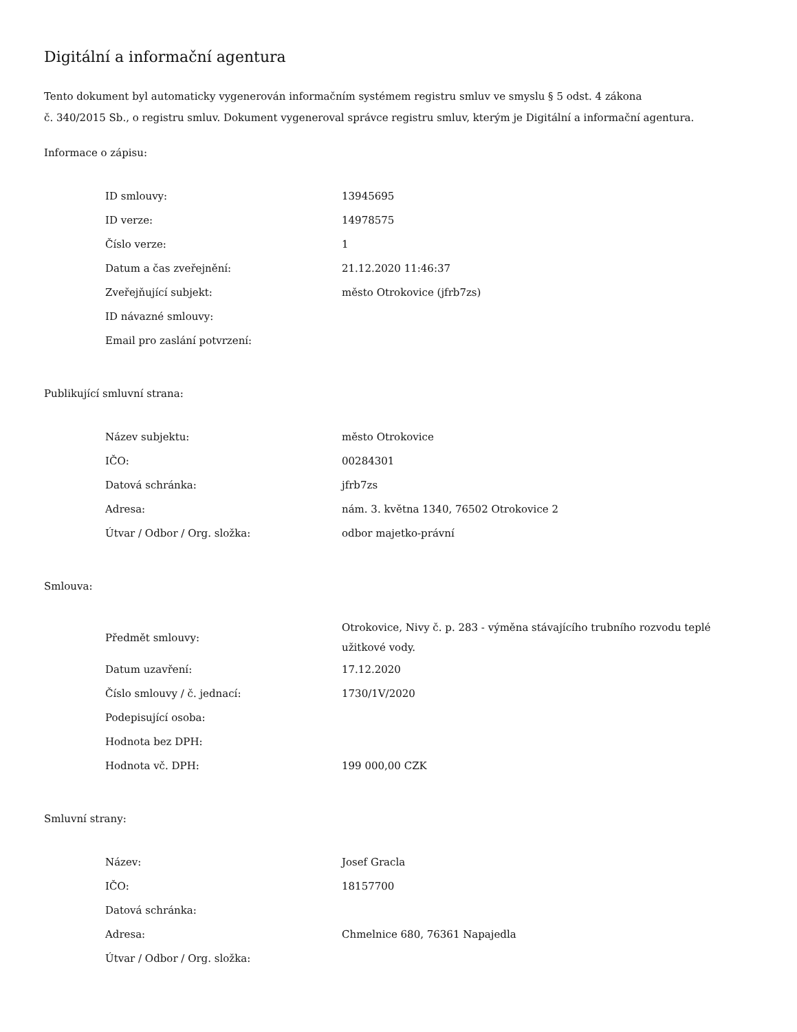Digitální a informační agentura
Tento dokument byl automaticky vygenerován informačním systémem registru smluv ve smyslu § 5 odst. 4 zákona
č. 340/2015 Sb., o registru smluv. Dokument vygeneroval správce registru smluv, kterým je Digitální a informační agentura.
Informace o zápisu:
| ID smlouvy: | 13945695 |
| ID verze: | 14978575 |
| Číslo verze: | 1 |
| Datum a čas zveřejnění: | 21.12.2020 11:46:37 |
| Zveřejňující subjekt: | město Otrokovice (jfrb7zs) |
| ID návazné smlouvy: | |
| Email pro zaslání potvrzení: | |
Publikující smluvní strana:
| Název subjektu: | město Otrokovice |
| IČO: | 00284301 |
| Datová schránka: | jfrb7zs |
| Adresa: | nám. 3. května 1340, 76502 Otrokovice 2 |
| Útvar / Odbor / Org. složka: | odbor majetko-právní |
Smlouva:
| Předmět smlouvy: | Otrokovice, Nivy č. p. 283 - výměna stávajícího trubního rozvodu teplé užitkové vody. |
| Datum uzavření: | 17.12.2020 |
| Číslo smlouvy / č. jednací: | 1730/1V/2020 |
| Podepisující osoba: | |
| Hodnota bez DPH: | |
| Hodnota vč. DPH: | 199 000,00 CZK |
Smluvní strany:
| Název: | Josef Gracla |
| IČO: | 18157700 |
| Datová schránka: | |
| Adresa: | Chmelnice 680, 76361 Napajedla |
| Útvar / Odbor / Org. složka: | |